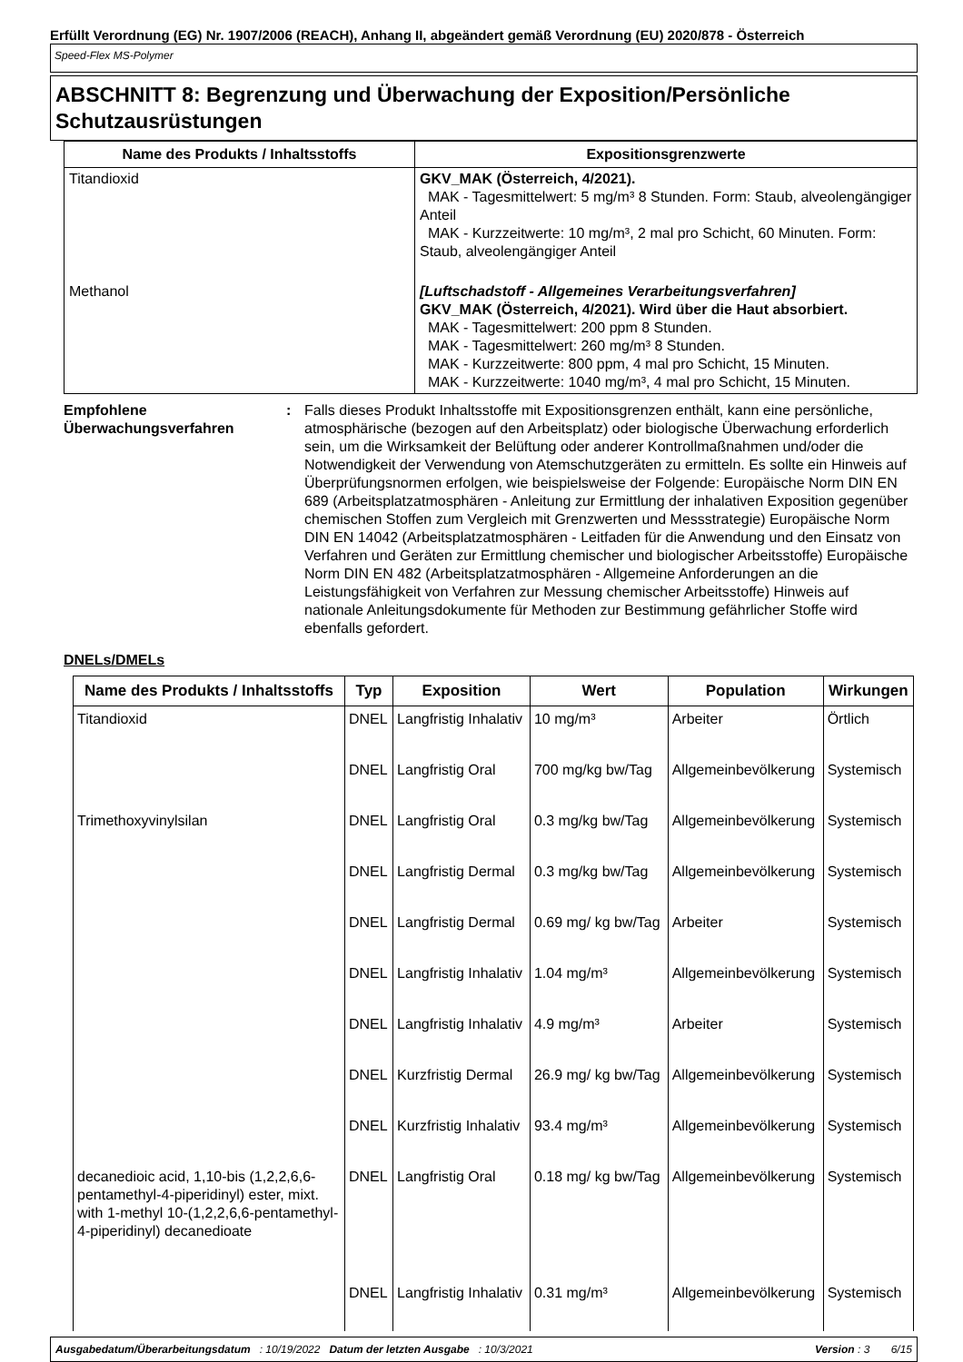Erfüllt Verordnung (EG) Nr. 1907/2006 (REACH), Anhang II, abgeändert gemäß Verordnung (EU) 2020/878 - Österreich
Speed-Flex MS-Polymer
ABSCHNITT 8: Begrenzung und Überwachung der Exposition/Persönliche Schutzausrüstungen
| Name des Produkts / Inhaltsstoffs | Expositionsgrenzwerte |
| --- | --- |
| Titandioxid | GKV_MAK (Österreich, 4/2021). MAK - Tagesmittelwert: 5 mg/m³ 8 Stunden. Form: Staub, alveolengängiger Anteil MAK - Kurzzeitwerte: 10 mg/m³, 2 mal pro Schicht, 60 Minuten. Form: Staub, alveolengängiger Anteil |
| Methanol | [Luftschadstoff - Allgemeines Verarbeitungsverfahren] GKV_MAK (Österreich, 4/2021). Wird über die Haut absorbiert. MAK - Tagesmittelwert: 200 ppm 8 Stunden. MAK - Tagesmittelwert: 260 mg/m³ 8 Stunden. MAK - Kurzzeitwerte: 800 ppm, 4 mal pro Schicht, 15 Minuten. MAK - Kurzzeitwerte: 1040 mg/m³, 4 mal pro Schicht, 15 Minuten. |
Empfohlene Überwachungsverfahren
: Falls dieses Produkt Inhaltsstoffe mit Expositionsgrenzen enthält, kann eine persönliche, atmosphärische (bezogen auf den Arbeitsplatz) oder biologische Überwachung erforderlich sein, um die Wirksamkeit der Belüftung oder anderer Kontrollmaßnahmen und/oder die Notwendigkeit der Verwendung von Atemschutzgeräten zu ermitteln. Es sollte ein Hinweis auf Überprüfungsnormen erfolgen, wie beispielsweise der Folgende: Europäische Norm DIN EN 689 (Arbeitsplatzatmosphären - Anleitung zur Ermittlung der inhalativen Exposition gegenüber chemischen Stoffen zum Vergleich mit Grenzwerten und Messstrategie) Europäische Norm DIN EN 14042 (Arbeitsplatzatmosphären - Leitfaden für die Anwendung und den Einsatz von Verfahren und Geräten zur Ermittlung chemischer und biologischer Arbeitsstoffe) Europäische Norm DIN EN 482 (Arbeitsplatzatmosphären - Allgemeine Anforderungen an die Leistungsfähigkeit von Verfahren zur Messung chemischer Arbeitsstoffe) Hinweis auf nationale Anleitungsdokumente für Methoden zur Bestimmung gefährlicher Stoffe wird ebenfalls gefordert.
DNELs/DMELs
| Name des Produkts / Inhaltsstoffs | Typ | Exposition | Wert | Population | Wirkungen |
| --- | --- | --- | --- | --- | --- |
| Titandioxid | DNEL | Langfristig Inhalativ | 10 mg/m³ | Arbeiter | Örtlich |
| | DNEL | Langfristig Oral | 700 mg/kg bw/Tag | Allgemeinbevölkerung | Systemisch |
| Trimethoxyvinylsilan | DNEL | Langfristig Oral | 0.3 mg/kg bw/Tag | Allgemeinbevölkerung | Systemisch |
| | DNEL | Langfristig Dermal | 0.3 mg/kg bw/Tag | Allgemeinbevölkerung | Systemisch |
| | DNEL | Langfristig Dermal | 0.69 mg/ kg bw/Tag | Arbeiter | Systemisch |
| | DNEL | Langfristig Inhalativ | 1.04 mg/m³ | Allgemeinbevölkerung | Systemisch |
| | DNEL | Langfristig Inhalativ | 4.9 mg/m³ | Arbeiter | Systemisch |
| | DNEL | Kurzfristig Dermal | 26.9 mg/ kg bw/Tag | Allgemeinbevölkerung | Systemisch |
| | DNEL | Kurzfristig Inhalativ | 93.4 mg/m³ | Allgemeinbevölkerung | Systemisch |
| decanedioic acid, 1,10-bis (1,2,2,6,6-pentamethyl-4-piperidinyl) ester, mixt. with 1-methyl 10-(1,2,2,6,6-pentamethyl-4-piperidinyl) decanedioate | DNEL | Langfristig Oral | 0.18 mg/ kg bw/Tag | Allgemeinbevölkerung | Systemisch |
| | DNEL | Langfristig Inhalativ | 0.31 mg/m³ | Allgemeinbevölkerung | Systemisch |
Ausgabedatum/Überarbeitungsdatum : 10/19/2022 Datum der letzten Ausgabe : 10/3/2021 Version : 3 6/15